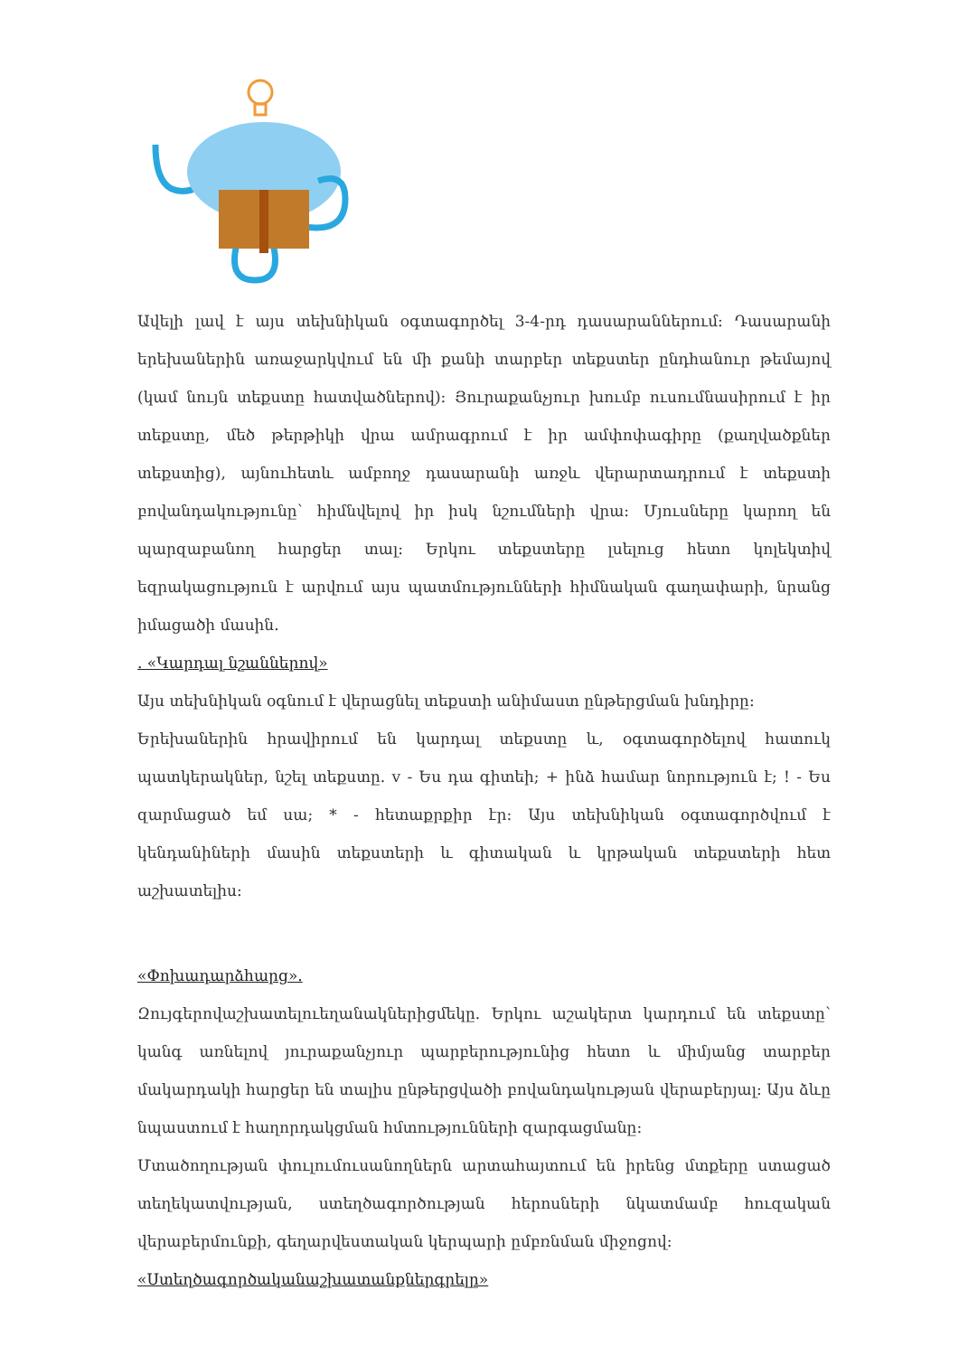Ավելի լավ է այս տեխնիկան օգտագործել 3-4-րդ դասարաններում: Դասարանի երեխաներին առաջարկվում են մի քանի տարբեր տեքստեր ընդհանուր թեմայով (կամ նույն տեքստը հատվածներով): Յուրաքանչյուր խումբ ուսումնասիրում է իր տեքստը, մեծ թերթիկի վրա ամրագրում է իր ամփոփագիրը (քաղվածքներ տեքստից), այնուհետև ամբողջ դասարանի առջև վերարտադրում է տեքստի բովանդակությունը՝ հիմնվելով իր իսկ նշումների վրա: Մյուսները կարող են պարզաբանող հարցեր տալ: Երկու տեքստերը լսելուց հետո կոլեկտիվ եզրակացություն է արվում այս պատմությունների հիմնական գաղափարի, նրանց իմացածի մասին.
. «Կարդալ նշաններով»
Այս տեխնիկան օգնում է վերացնել տեքստի անիմաստ ընթերցման խնդիրը:
Երեխաներին հրավիրում են կարդալ տեքստը և, օգտագործելով հատուկ պատկերակներ, նշել տեքստը. v - Ես դա գիտեի; + ինձ համար նորություն է; ! - Ես զարմացած եմ սա; * - հետաքրքիր էր: Այս տեխնիկան օգտագործվում է կենդանիների մասին տեքստերի և գիտական և կրթական տեքստերի հետ աշխատելիս:
«Փոխադարձհարց».
Զույգերովաշխատելուեղանակներիցմեկը. Երկու աշակերտ կարդում են տեքստը՝ կանգ առնելով յուրաքանչյուր պարբերությունից հետո և միմյանց տարբեր մակարդակի հարցեր են տալիս ընթերցվածի բովանդակության վերաբերյալ: Այս ձևը նպաստում է հաղորդակցման հմտությունների զարգացմանը:
Մտածողության փուլումուսանողներն արտահայտում են իրենց մտքերը ստացած տեղեկատվության, ստեղծագործության հերոսների նկատմամբ հուզական վերաբերմունքի, գեղարվեստական կերպարի ըմբռնման միջոցով:
«Ստեղծագործականաշխատանքներգրելը»